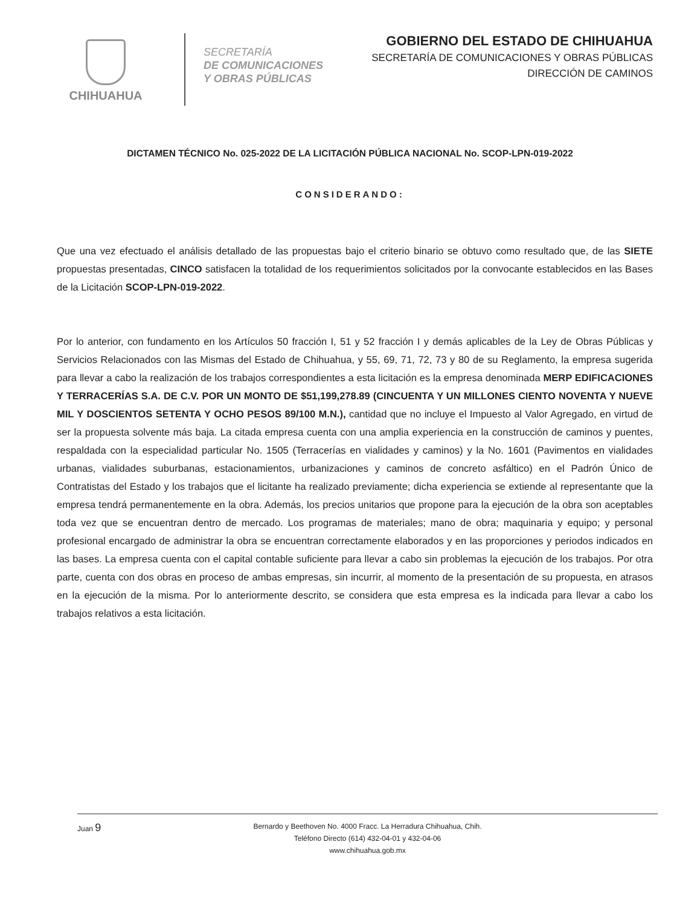CHIHUAHUA
SECRETARÍA
DE COMUNICACIONES
Y OBRAS PÚBLICAS
GOBIERNO DEL ESTADO DE CHIHUAHUA
SECRETARÍA DE COMUNICACIONES Y OBRAS PÚBLICAS
DIRECCIÓN DE CAMINOS
DICTAMEN TÉCNICO No. 025-2022 DE LA LICITACIÓN PÚBLICA NACIONAL No. SCOP-LPN-019-2022
CONSIDERANDO:
Que una vez efectuado el análisis detallado de las propuestas bajo el criterio binario se obtuvo como resultado que, de las SIETE propuestas presentadas, CINCO satisfacen la totalidad de los requerimientos solicitados por la convocante establecidos en las Bases de la Licitación SCOP-LPN-019-2022.
Por lo anterior, con fundamento en los Artículos 50 fracción I, 51 y 52 fracción I y demás aplicables de la Ley de Obras Públicas y Servicios Relacionados con las Mismas del Estado de Chihuahua, y 55, 69, 71, 72, 73 y 80 de su Reglamento, la empresa sugerida para llevar a cabo la realización de los trabajos correspondientes a esta licitación es la empresa denominada MERP EDIFICACIONES Y TERRACERÍAS S.A. DE C.V. POR UN MONTO DE $51,199,278.89 (CINCUENTA Y UN MILLONES CIENTO NOVENTA Y NUEVE MIL Y DOSCIENTOS SETENTA Y OCHO PESOS 89/100 M.N.), cantidad que no incluye el Impuesto al Valor Agregado, en virtud de ser la propuesta solvente más baja. La citada empresa cuenta con una amplia experiencia en la construcción de caminos y puentes, respaldada con la especialidad particular No. 1505 (Terracerías en vialidades y caminos) y la No. 1601 (Pavimentos en vialidades urbanas, vialidades suburbanas, estacionamientos, urbanizaciones y caminos de concreto asfáltico) en el Padrón Único de Contratistas del Estado y los trabajos que el licitante ha realizado previamente; dicha experiencia se extiende al representante que la empresa tendrá permanentemente en la obra. Además, los precios unitarios que propone para la ejecución de la obra son aceptables toda vez que se encuentran dentro de mercado. Los programas de materiales; mano de obra; maquinaria y equipo; y personal profesional encargado de administrar la obra se encuentran correctamente elaborados y en las proporciones y periodos indicados en las bases. La empresa cuenta con el capital contable suficiente para llevar a cabo sin problemas la ejecución de los trabajos. Por otra parte, cuenta con dos obras en proceso de ambas empresas, sin incurrir, al momento de la presentación de su propuesta, en atrasos en la ejecución de la misma. Por lo anteriormente descrito, se considera que esta empresa es la indicada para llevar a cabo los trabajos relativos a esta licitación.
Juan 9
Bernardo y Beethoven No. 4000 Fracc. La Herradura Chihuahua, Chih.
Teléfono Directo (614) 432-04-01 y 432-04-06
www.chihuahua.gob.mx